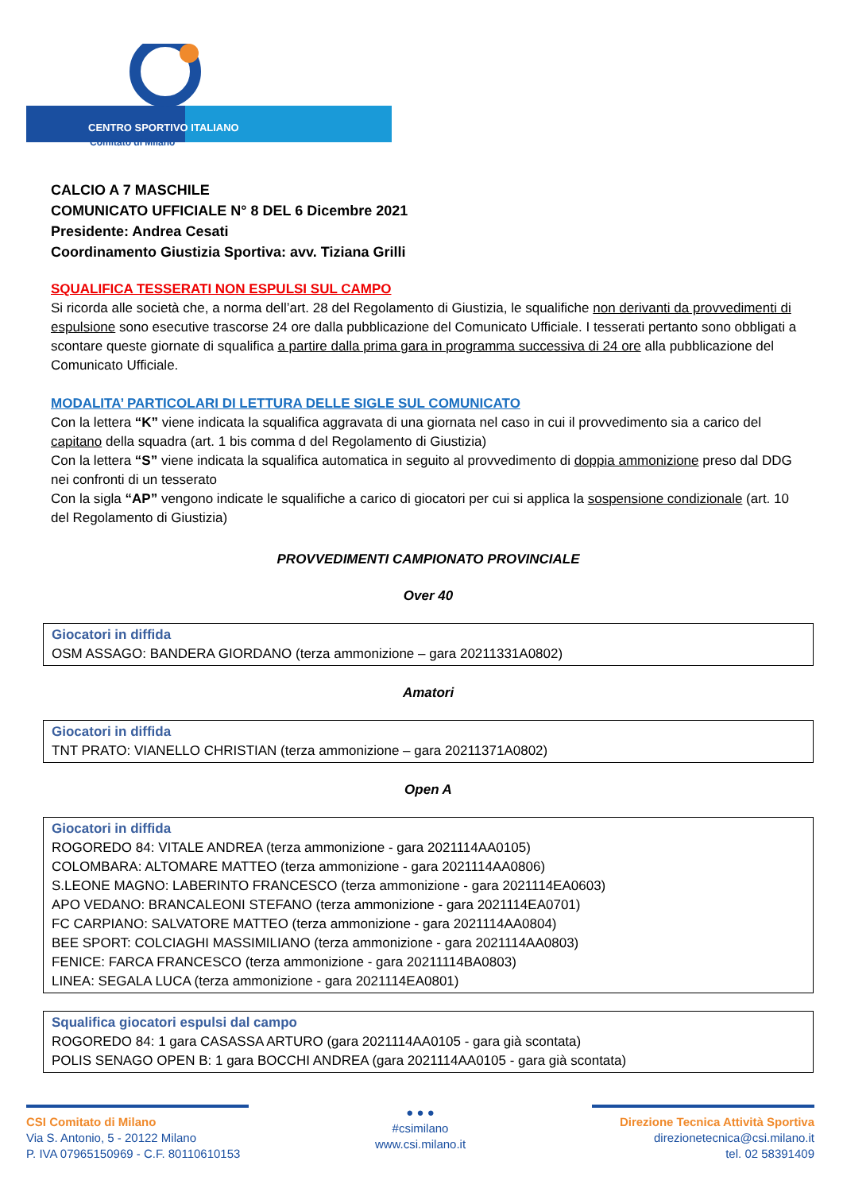Comitato di Milano
CENTRO SPORTIVO ITALIANO
CALCIO A 7 MASCHILE
COMUNICATO UFFICIALE N° 8 DEL 6 Dicembre 2021
Presidente: Andrea Cesati
Coordinamento Giustizia Sportiva: avv. Tiziana Grilli
SQUALIFICA TESSERATI NON ESPULSI SUL CAMPO
Si ricorda alle società che, a norma dell’art. 28 del Regolamento di Giustizia, le squalifiche non derivanti da provvedimenti di espulsione sono esecutive trascorse 24 ore dalla pubblicazione del Comunicato Ufficiale. I tesserati pertanto sono obbligati a scontare queste giornate di squalifica a partire dalla prima gara in programma successiva di 24 ore alla pubblicazione del Comunicato Ufficiale.
MODALITA’ PARTICOLARI DI LETTURA DELLE SIGLE SUL COMUNICATO
Con la lettera “K” viene indicata la squalifica aggravata di una giornata nel caso in cui il provvedimento sia a carico del capitano della squadra (art. 1 bis comma d del Regolamento di Giustizia)
Con la lettera “S” viene indicata la squalifica automatica in seguito al provvedimento di doppia ammonizione preso dal DDG nei confronti di un tesserato
Con la sigla “AP” vengono indicate le squalifiche a carico di giocatori per cui si applica la sospensione condizionale (art. 10 del Regolamento di Giustizia)
PROVVEDIMENTI CAMPIONATO PROVINCIALE
Over 40
Giocatori in diffida
OSM ASSAGO: BANDERA GIORDANO (terza ammonizione – gara 20211331A0802)
Amatori
Giocatori in diffida
TNT PRATO: VIANELLO CHRISTIAN (terza ammonizione – gara 20211371A0802)
Open A
Giocatori in diffida
ROGOREDO 84: VITALE ANDREA (terza ammonizione - gara 2021114AA0105)
COLOMBARA: ALTOMARE MATTEO (terza ammonizione - gara 2021114AA0806)
S.LEONE MAGNO: LABERINTO FRANCESCO (terza ammonizione - gara 2021114EA0603)
APO VEDANO: BRANCALEONI STEFANO (terza ammonizione - gara 2021114EA0701)
FC CARPIANO: SALVATORE MATTEO (terza ammonizione - gara 2021114AA0804)
BEE SPORT: COLCIAGHI MASSIMILIANO (terza ammonizione - gara 2021114AA0803)
FENICE: FARCA FRANCESCO (terza ammonizione - gara 20211114BA0803)
LINEA: SEGALA LUCA (terza ammonizione - gara 2021114EA0801)
Squalifica giocatori espulsi dal campo
ROGOREDO 84: 1 gara CASASSA ARTURO (gara 2021114AA0105 - gara già scontata)
POLIS SENAGO OPEN B: 1 gara BOCCHI ANDREA (gara 2021114AA0105 - gara già scontata)
CSI Comitato di Milano
Via S. Antonio, 5 - 20122 Milano
P. IVA 07965150969 - C.F. 80110610153
● ● ●
#csimilano
www.csi.milano.it
Direzione Tecnica Attività Sportiva
direzionetecnica@csi.milano.it
tel. 02 58391409